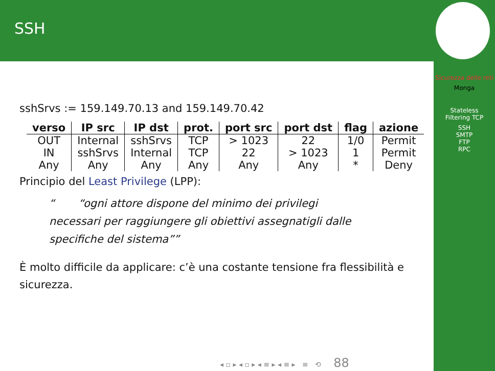SSH
Sicurezza delle reti
Monga
Stateless
Filtering TCP
SSH
SMTP
FTP
RPC
sshSrvs := 159.149.70.13 and 159.149.70.42
| verso | IP src | IP dst | prot. | port src | port dst | flag | azione |
| --- | --- | --- | --- | --- | --- | --- | --- |
| OUT | Internal | sshSrvs | TCP | > 1023 | 22 | 1/0 | Permit |
| IN | sshSrvs | Internal | TCP | 22 | > 1023 | 1 | Permit |
| Any | Any | Any | Any | Any | Any | * | Deny |
Principio del Least Privilege (LPP):
“ogni attore dispone del minimo dei privilegi necessari per raggiungere gli obiettivi assegnatigli dalle specifiche del sistema”
È molto difficile da applicare: c’è una costante tensione fra flessibilità e sicurezza.
◂ ▫ ▸ ◂ ▫ ▸ ◂ ≡ ▸ ◂ ≡ ▸ ≡ ⟲ 88